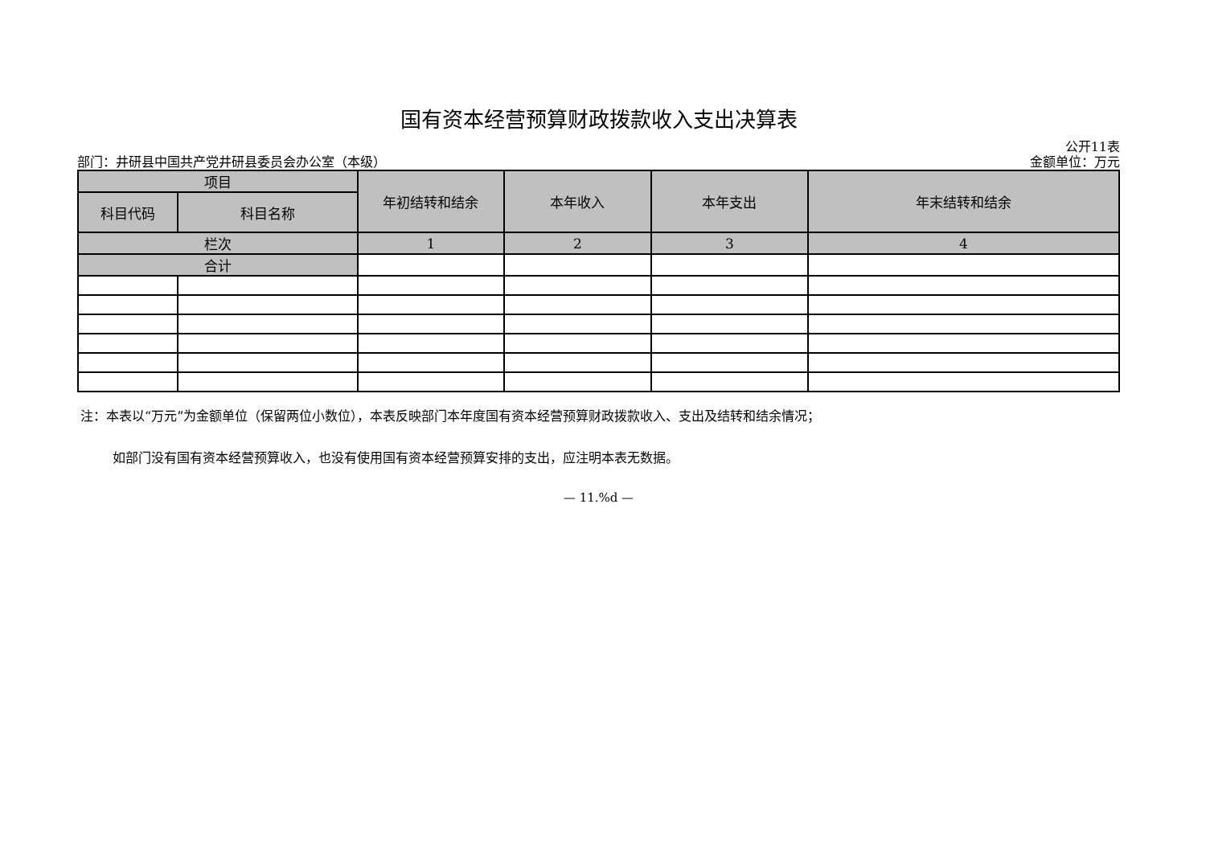国有资本经营预算财政拨款收入支出决算表
公开11表
部门：井研县中国共产党井研县委员会办公室（本级） 金额单位：万元
| 项目 | | 年初结转和结余 | 本年收入 | 本年支出 | 年末结转和结余 |
| --- | --- | --- | --- | --- | --- |
| 科目代码 | 科目名称 | | | | |
| 栏次 | | 1 | 2 | 3 | 4 |
| 合计 | | | | | |
注：本表以“万元”为金额单位（保留两位小数位），本表反映部门本年度国有资本经营预算财政拨款收入、支出及结转和结余情况；
如部门没有国有资本经营预算收入，也没有使用国有资本经营预算安排的支出，应注明本表无数据。
— 11.%d —